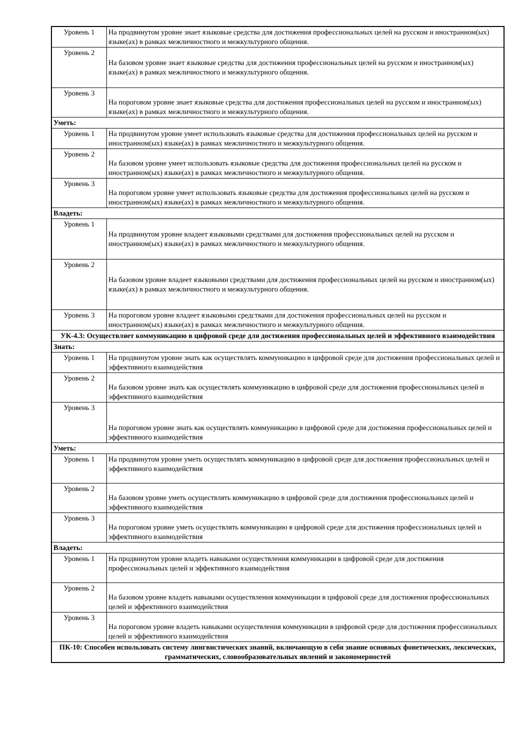| Уровень 1 | На продвинутом уровне знает языковые средства для достижения профессиональных целей на русском и иностранном(ых) языке(ах) в рамках межличностного и межкультурного общения. |
| Уровень 2 | На базовом уровне знает языковые средства для достижения профессиональных целей на русском и иностранном(ых) языке(ах) в рамках межличностного и межкультурного общения. |
| Уровень 3 | На пороговом уровне знает языковые средства для достижения профессиональных целей на русском и иностранном(ых) языке(ах) в рамках межличностного и межкультурного общения. |
| Уметь: | |
| Уровень 1 | На продвинутом уровне умеет использовать языковые средства для достижения профессиональных целей на русском и иностранном(ых) языке(ах) в рамках межличностного и межкультурного общения. |
| Уровень 2 | На базовом уровне умеет использовать языковые средства для достижения профессиональных целей на русском и иностранном(ых) языке(ах) в рамках межличностного и межкультурного общения. |
| Уровень 3 | На пороговом уровне умеет использовать языковые средства для достижения профессиональных целей на русском и иностранном(ых) языке(ах) в рамках межличностного и межкультурного общения. |
| Владеть: | |
| Уровень 1 | На продвинутом уровне владеет языковыми средствами для достижения профессиональных целей на русском и иностранном(ых) языке(ах) в рамках межличностного и межкультурного общения. |
| Уровень 2 | На базовом уровне владеет языковыми средствами для достижения профессиональных целей на русском и иностранном(ых) языке(ах) в рамках межличностного и межкультурного общения. |
| Уровень 3 | На пороговом уровне владеет языковыми средствами для достижения профессиональных целей на русском и иностранном(ых) языке(ах) в рамках межличностного и межкультурного общения. |
| УК-4.3: Осуществляет коммуникацию в цифровой среде для достижения профессиональных целей и эффективного взаимодействия | |
| Знать: | |
| Уровень 1 | На продвинутом уровне знать как осуществлять коммуникацию в цифровой среде для достижения профессиональных целей и эффективного взаимодействия |
| Уровень 2 | На базовом уровне знать как осуществлять коммуникацию в цифровой среде для достижения профессиональных целей и эффективного взаимодействия |
| Уровень 3 | На пороговом уровне знать как осуществлять коммуникацию в цифровой среде для достижения профессиональных целей и эффективного взаимодействия |
| Уметь: | |
| Уровень 1 | На продвинутом уровне уметь осуществлять коммуникацию в цифровой среде для достижения профессиональных целей и эффективного взаимодействия |
| Уровень 2 | На базовом уровне уметь осуществлять коммуникацию в цифровой среде для достижения профессиональных целей и эффективного взаимодействия |
| Уровень 3 | На пороговом уровне уметь осуществлять коммуникацию в цифровой среде для достижения профессиональных целей и эффективного взаимодействия |
| Владеть: | |
| Уровень 1 | На продвинутом уровне владеть навыками осуществления коммуникации в цифровой среде для достижения профессиональных целей и эффективного взаимодействия |
| Уровень 2 | На базовом уровне владеть навыками осуществления коммуникации в цифровой среде для достижения профессиональных целей и эффективного взаимодействия |
| Уровень 3 | На пороговом уровне владеть навыками осуществления коммуникации в цифровой среде для достижения профессиональных целей и эффективного взаимодействия |
| ПК-10: Способен использовать систему лингвистических знаний, включающую в себя знание основных фонетических, лексических, грамматических, словообразовательных явлений и закономерностей | |